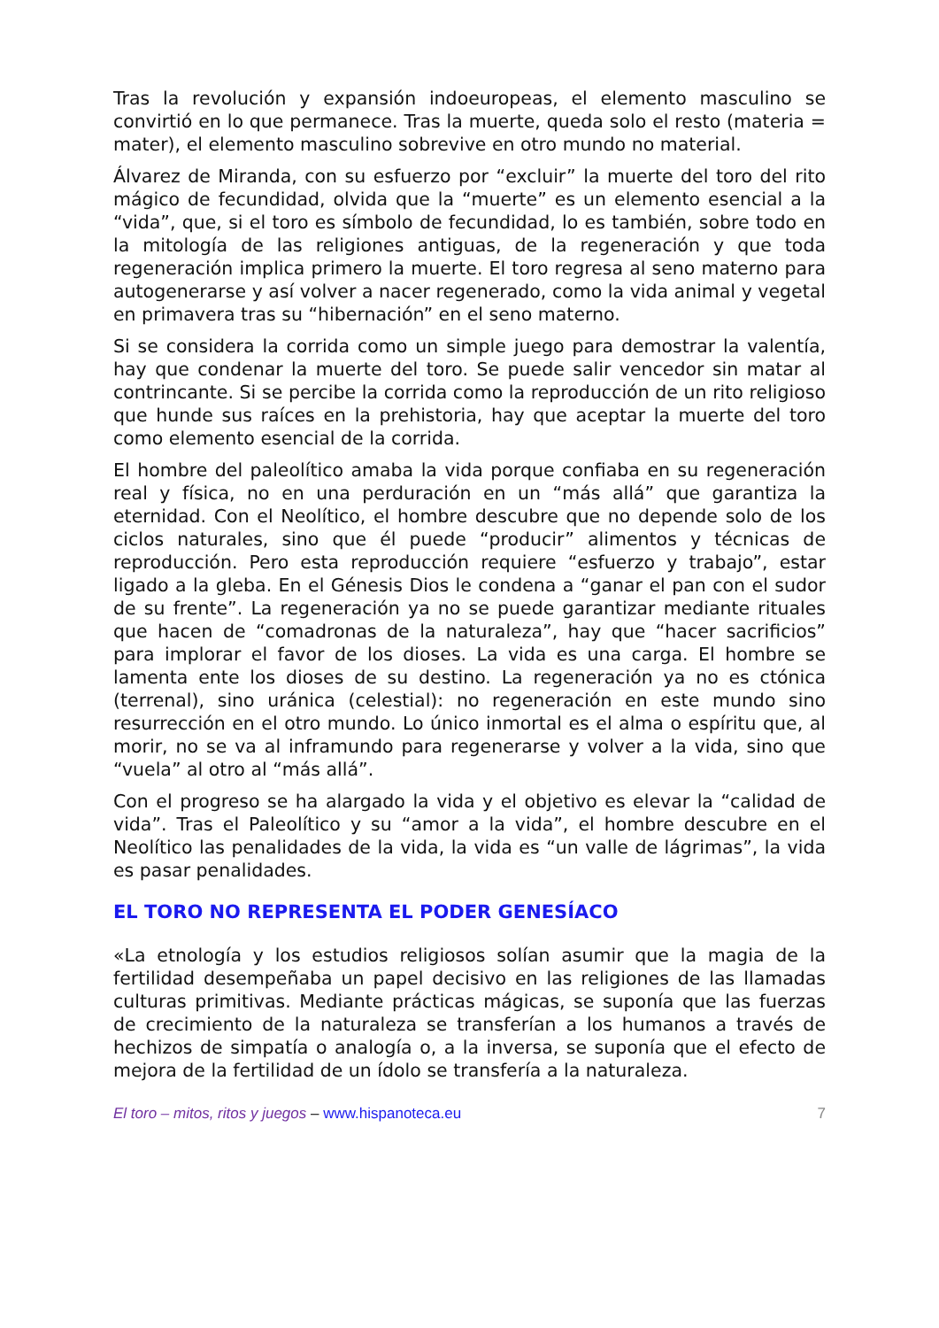Tras la revolución y expansión indoeuropeas, el elemento masculino se convirtió en lo que permanece. Tras la muerte, queda solo el resto (materia = mater), el elemento masculino sobrevive en otro mundo no material.
Álvarez de Miranda, con su esfuerzo por “excluir” la muerte del toro del rito mágico de fecundidad, olvida que la “muerte” es un elemento esencial a la “vida”, que, si el toro es símbolo de fecundidad, lo es también, sobre todo en la mitología de las religiones antiguas, de la regeneración y que toda regeneración implica primero la muerte. El toro regresa al seno materno para autogenerarse y así volver a nacer regenerado, como la vida animal y vegetal en primavera tras su “hibernación” en el seno materno.
Si se considera la corrida como un simple juego para demostrar la valentía, hay que condenar la muerte del toro. Se puede salir vencedor sin matar al contrincante. Si se percibe la corrida como la reproducción de un rito religioso que hunde sus raíces en la prehistoria, hay que aceptar la muerte del toro como elemento esencial de la corrida.
El hombre del paleolítico amaba la vida porque confiaba en su regeneración real y física, no en una perduración en un “más allá” que garantiza la eternidad. Con el Neolítico, el hombre descubre que no depende solo de los ciclos naturales, sino que él puede “producir” alimentos y técnicas de reproducción. Pero esta reproducción requiere “esfuerzo y trabajo”, estar ligado a la gleba. En el Génesis Dios le condena a “ganar el pan con el sudor de su frente”. La regeneración ya no se puede garantizar mediante rituales que hacen de “comadronas de la naturaleza”, hay que “hacer sacrificios” para implorar el favor de los dioses. La vida es una carga. El hombre se lamenta ente los dioses de su destino. La regeneración ya no es ctónica (terrenal), sino uránica (celestial): no regeneración en este mundo sino resurrección en el otro mundo. Lo único inmortal es el alma o espíritu que, al morir, no se va al inframundo para regenerarse y volver a la vida, sino que “vuela” al otro al “más allá”.
Con el progreso se ha alargado la vida y el objetivo es elevar la “calidad de vida”. Tras el Paleolítico y su “amor a la vida”, el hombre descubre en el Neolítico las penalidades de la vida, la vida es “un valle de lágrimas”, la vida es pasar penalidades.
EL TORO NO REPRESENTA EL PODER GENESÍACO
«La etnología y los estudios religiosos solían asumir que la magia de la fertilidad desempeñaba un papel decisivo en las religiones de las llamadas culturas primitivas. Mediante prácticas mágicas, se suponía que las fuerzas de crecimiento de la naturaleza se transferían a los humanos a través de hechizos de simpatía o analogía o, a la inversa, se suponía que el efecto de mejora de la fertilidad de un ídolo se transfería a la naturaleza.
El toro – mitos, ritos y juegos – www.hispanoteca.eu 7